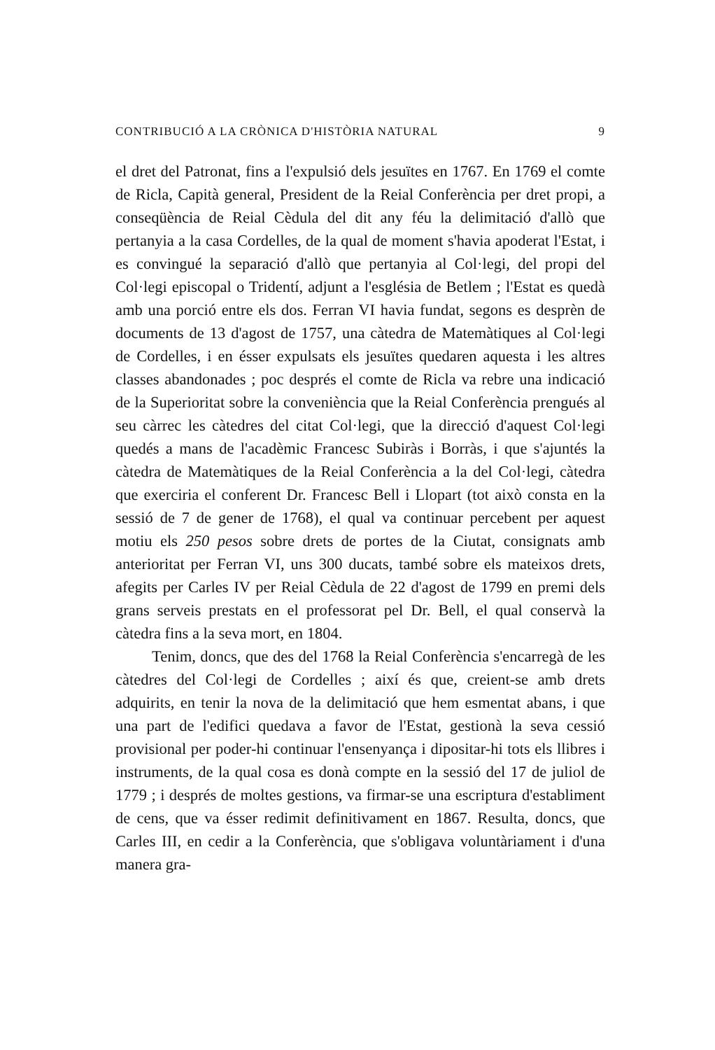CONTRIBUCIÓ A LA CRÒNICA D'HISTÒRIA NATURAL 9
el dret del Patronat, fins a l'expulsió dels jesuïtes en 1767. En 1769 el comte de Ricla, Capità general, President de la Reial Conferència per dret propi, a conseqüència de Reial Cèdula del dit any féu la delimitació d'allò que pertanyia a la casa Cordelles, de la qual de moment s'havia apoderat l'Estat, i es convingué la separació d'allò que pertanyia al Col·legi, del propi del Col·legi episcopal o Tridentí, adjunt a l'església de Betlem ; l'Estat es quedà amb una porció entre els dos. Ferran VI havia fundat, segons es desprèn de documents de 13 d'agost de 1757, una càtedra de Matemàtiques al Col·legi de Cordelles, i en ésser expulsats els jesuïtes quedaren aquesta i les altres classes abandonades ; poc després el comte de Ricla va rebre una indicació de la Superioritat sobre la conveniència que la Reial Conferència prengués al seu càrrec les càtedres del citat Col·legi, que la direcció d'aquest Col·legi quedés a mans de l'acadèmic Francesc Subiràs i Borràs, i que s'ajuntés la càtedra de Matemàtiques de la Reial Conferència a la del Col·legi, càtedra que exerciria el conferent Dr. Francesc Bell i Llopart (tot això consta en la sessió de 7 de gener de 1768), el qual va continuar percebent per aquest motiu els 250 pesos sobre drets de portes de la Ciutat, consignats amb anterioritat per Ferran VI, uns 300 ducats, també sobre els mateixos drets, afegits per Carles IV per Reial Cèdula de 22 d'agost de 1799 en premi dels grans serveis prestats en el professorat pel Dr. Bell, el qual conservà la càtedra fins a la seva mort, en 1804.
Tenim, doncs, que des del 1768 la Reial Conferència s'encarregà de les càtedres del Col·legi de Cordelles ; així és que, creient-se amb drets adquirits, en tenir la nova de la delimitació que hem esmentat abans, i que una part de l'edifici quedava a favor de l'Estat, gestionà la seva cessió provisional per poder-hi continuar l'ensenyança i dipositar-hi tots els llibres i instruments, de la qual cosa es donà compte en la sessió del 17 de juliol de 1779 ; i després de moltes gestions, va firmar-se una escriptura d'establiment de cens, que va ésser redimit definitivament en 1867. Resulta, doncs, que Carles III, en cedir a la Conferència, que s'obligava voluntàriament i d'una manera gra-